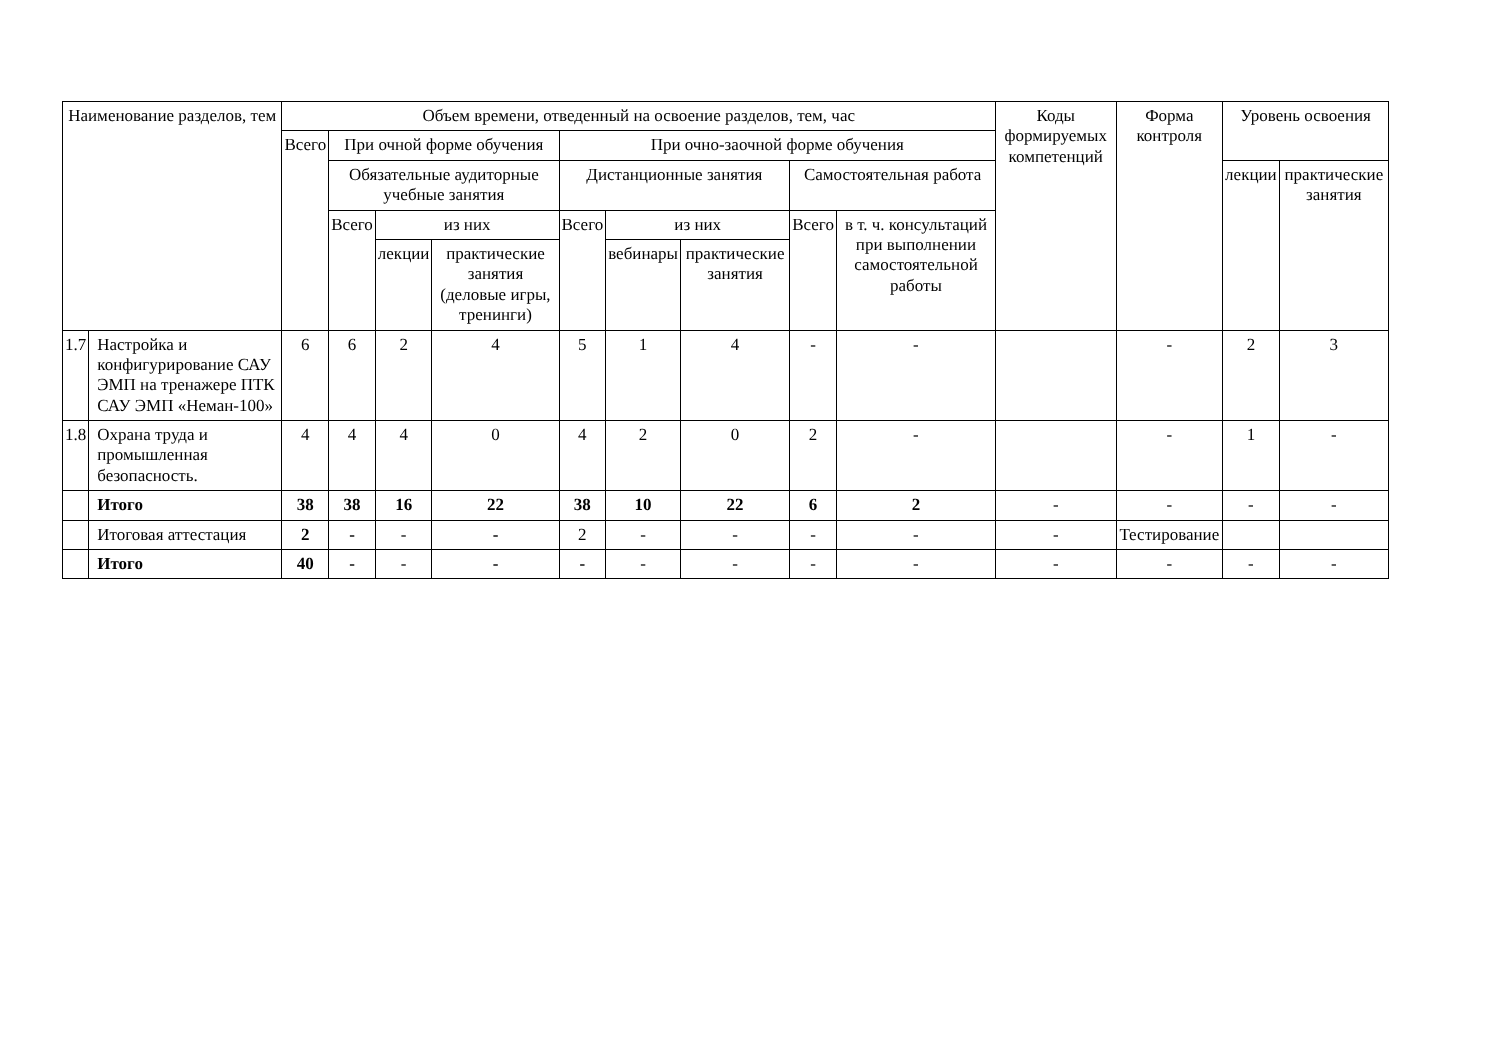| Наименование разделов, тем | | Объем времени, отведенный на освоение разделов, тем, час | | | | | | | | | Коды формируемых компетенций | Форма контроля | Уровень освоения | |
| --- | --- | --- | --- | --- | --- | --- | --- | --- | --- | --- | --- | --- | --- | --- |
| | | Всего | При очной форме обучения | | | При очно-заочной форме обучения | | | | | | | | |
| | | | Обязательные аудиторные учебные занятия | | | Дистанционные занятия | | | Самостоятельная работа | | | | лекции | практические занятия |
| | | | Всего | из них | | Всего | из них | | Всего | в т. ч. консультаций при выполнении самостоятельной работы | | | | |
| | | | | лекции | практические занятия (деловые игры, тренинги) | | вебинары | практические занятия | | | | | | |
| 1.7 | Настройка и конфигурирование САУ ЭМП на тренажере ПТК САУ ЭМП «Неман-100» | 6 | 6 | 2 | 4 | 5 | 1 | 4 | - | - | | - | 2 | 3 |
| 1.8 | Охрана труда и промышленная безопасность. | 4 | 4 | 4 | 0 | 4 | 2 | 0 | 2 | - | | - | 1 | - |
| | Итого | 38 | 38 | 16 | 22 | 38 | 10 | 22 | 6 | 2 | - | - | - | - |
| | Итоговая аттестация | 2 | - | - | - | 2 | - | - | - | - | - | Тестирование | | |
| | Итого | 40 | - | - | - | - | - | - | - | - | - | - | - | - |